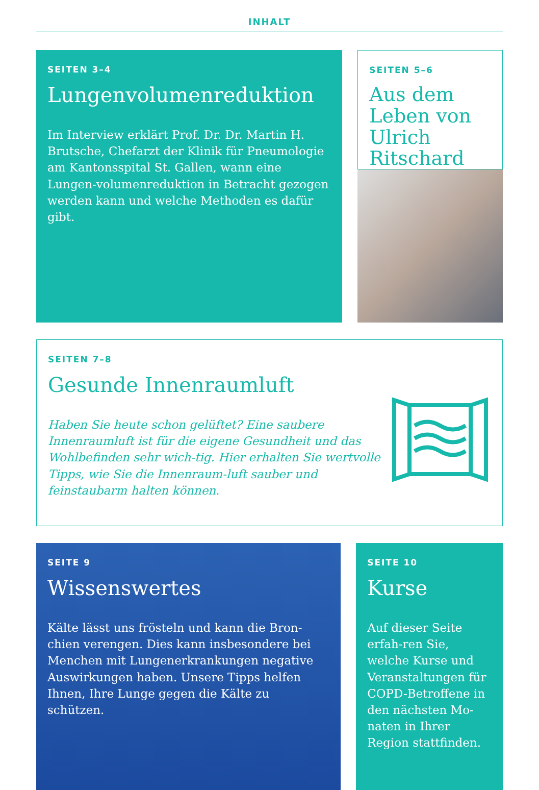INHALT
SEITEN 3–4
Lungenvolumenreduktion
Im Interview erklärt Prof. Dr. Dr. Martin H. Brutsche, Chefarzt der Klinik für Pneumologie am Kantonsspital St. Gallen, wann eine Lungen-volumenreduktion in Betracht gezogen werden kann und welche Methoden es dafür gibt.
SEITEN 5–6
Aus dem Leben von Ulrich Ritschard
SEITEN 7–8
Gesunde Innenraumluft
Haben Sie heute schon gelüftet? Eine saubere Innenraumluft ist für die eigene Gesundheit und das Wohlbefinden sehr wich-tig. Hier erhalten Sie wertvolle Tipps, wie Sie die Innenraum-luft sauber und feinstaubarm halten können.
SEITE 9
Wissenswertes
Kälte lässt uns frösteln und kann die Bron-chien verengen. Dies kann insbesondere bei Menchen mit Lungenerkrankungen negative Auswirkungen haben. Unsere Tipps helfen Ihnen, Ihre Lunge gegen die Kälte zu schützen.
SEITE 10
Kurse
Auf dieser Seite erfah-ren Sie, welche Kurse und Veranstaltungen für COPD-Betroffene in den nächsten Mo-naten in Ihrer Region stattfinden.